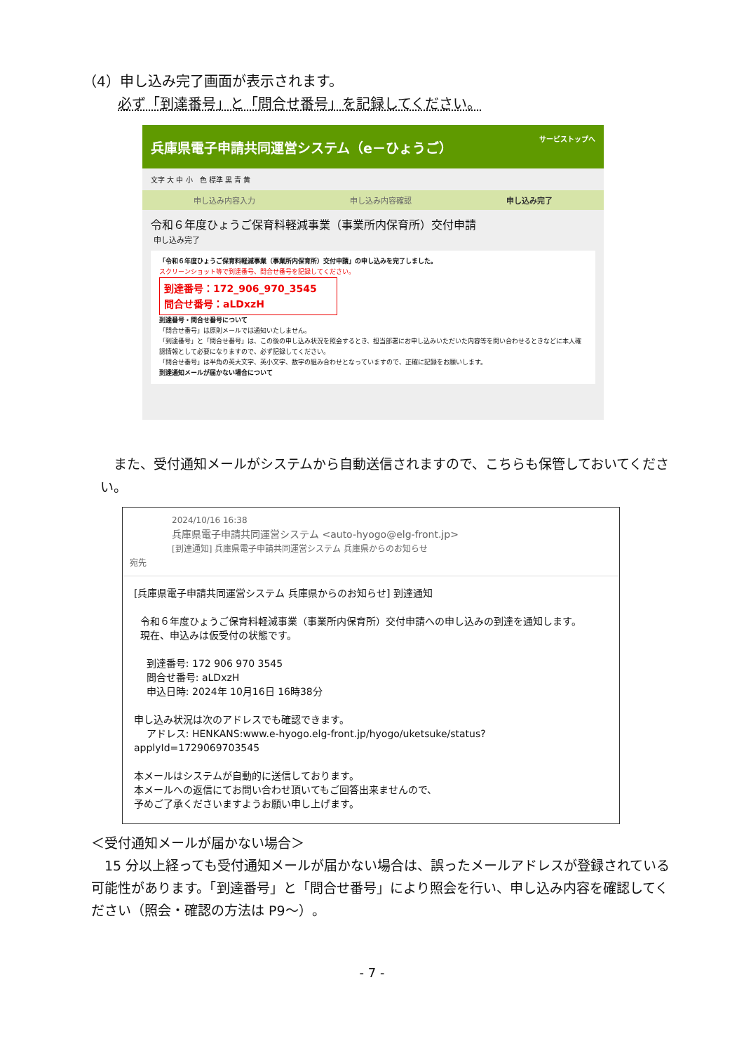（4）申し込み完了画面が表示されます。
必ず「到達番号」と「問合せ番号」を記録してください。
兵庫県電子申請共同運営システム（e－ひょうご） サービストップへ
文字 大 中 小　色 標準 黒 青 黄
申し込み内容入力 申し込み内容確認 申し込み完了
令和６年度ひょうご保育料軽減事業（事業所内保育所）交付申請
申し込み完了
「令和６年度ひょうご保育料軽減事業（事業所内保育所）交付申請」の申し込みを完了しました。
スクリーンショット等で到達番号、問合せ番号を記録してください。
到達番号：172_906_970_3545
問合せ番号：aLDxzH
到達番号・問合せ番号について
「問合せ番号」は原則メールでは通知いたしません。
「到達番号」と「問合せ番号」は、この後の申し込み状況を照会するとき、担当部署にお申し込みいただいた内容等を問い合わせるときなどに本人確認情報として必要になりますので、必ず記録してください。
「問合せ番号」は半角の英大文字、英小文字、数字の組み合わせとなっていますので、正確に記録をお願いします。
到達通知メールが届かない場合について
　また、受付通知メールがシステムから自動送信されますので、こちらも保管しておいてください。
2024/10/16 16:38
兵庫県電子申請共同運営システム <auto-hyogo@elg-front.jp>
[到達通知] 兵庫県電子申請共同運営システム 兵庫県からのお知らせ
宛先
[兵庫県電子申請共同運営システム 兵庫県からのお知らせ] 到達通知 令和６年度ひょうご保育料軽減事業（事業所内保育所）交付申請への申し込みの到達を通知します。 現在、申込みは仮受付の状態です。 到達番号: 172 906 970 3545 問合せ番号: aLDxzH 申込日時: 2024年 10月16日 16時38分 申し込み状況は次のアドレスでも確認できます。 アドレス: HENKANS:www.e-hyogo.elg-front.jp/hyogo/uketsuke/status?applyId=1729069703545 本メールはシステムが自動的に送信しております。 本メールへの返信にてお問い合わせ頂いてもご回答出来ませんので、 予めご了承くださいますようお願い申し上げます。
＜受付通知メールが届かない場合＞
　15 分以上経っても受付通知メールが届かない場合は、誤ったメールアドレスが登録されている可能性があります。「到達番号」と「問合せ番号」により照会を行い、申し込み内容を確認してください（照会・確認の方法は P9～）。
- 7 -